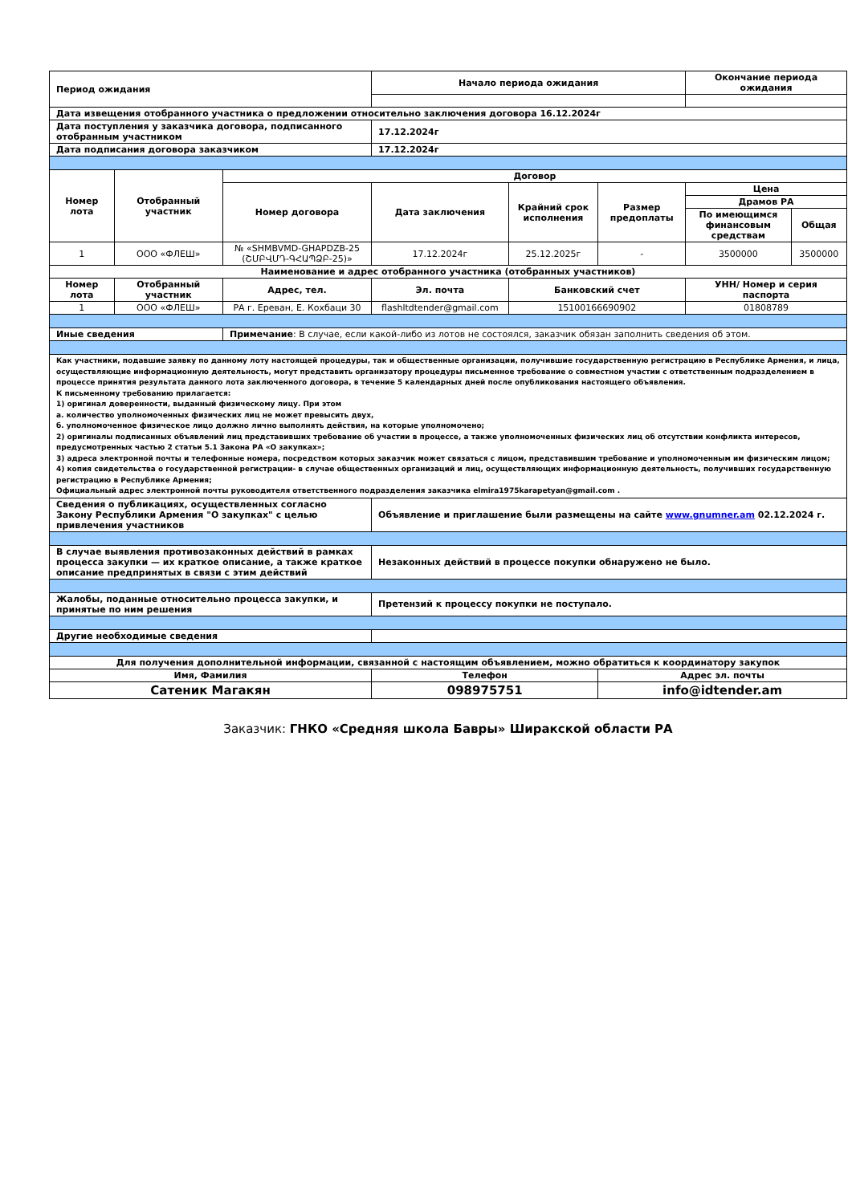| Период ожидания | | | Начало периода ожидания | | | Окончание периода ожидания | |
| Дата извещения отобранного участника о предложении относительно заключения договора 16.12.2024г | | | | | | | |
| Дата поступления у заказчика договора, подписанного отобранным участником | | | 17.12.2024г | | | | |
| Дата подписания договора заказчиком | | | 17.12.2024г | | | | |
| Номер лота | Отобранный участник | Договор | | | | | |
| | | Номер договора | Дата заключения | Крайний срок исполнения | Размер предоплаты | Цена | |
| | | | | | | Драмов РА | |
| | | | | | | По имеющимся финансовым средствам | Общая |
| 1 | ООО «ФЛЕШ» | № «SHMBVMD-GHAPDZB-25 (ՇՄԲՎՄԴ-ԳՀԱՊՁԲ-25)» | 17.12.2024г | 25.12.2025г | - | 3500000 | 3500000 |
| Наименование и адрес отобранного участника (отобранных участников) | | | | | | | |
| Номер лота | Отобранный участник | Адрес, тел. | Эл. почта | Банковский счет | | УНН/ Номер и серия паспорта | |
| 1 | ООО «ФЛЕШ» | РА г. Ереван, Е. Кохбаци 30 | flashltdtender@gmail.com | 15100166690902 | | 01808789 | |
| Иные сведения | | Примечание : В случае, если какой-либо из лотов не состоялся, заказчик обязан заполнить сведения об этом. | | | | | |
| Как участники, подавшие заявку по данному лоту настоящей процедуры, так и общественные организации, получившие государственную регистрацию в Республике Армения, и лица, осуществляющие информационную деятельность, могут представить организатору процедуры письменное требование о совместном участии с ответственным подразделением в процессе принятия результата данного лота заключенного договора, в течение 5 календарных дней после опубликования настоящего объявления. К письменному требованию прилагается: 1) оригинал доверенности, выданный физическому лицу. При этом а. количество уполномоченных физических лиц не может превысить двух, б. уполномоченное физическое лицо должно лично выполнять действия, на которые уполномочено; 2) оригиналы подписанных объявлений лиц представивших требование об участии в процессе, а также уполномоченных физических лиц об отсутствии конфликта интересов, предусмотренных частью 2 статьи 5.1 Закона РА «О закупках»; 3) адреса электронной почты и телефонные номера, посредством которых заказчик может связаться с лицом, представившим требование и уполномоченным им физическим лицом; 4) копия свидетельства о государственной регистрации- в случае общественных организаций и лиц, осуществляющих информационную деятельность, получивших государственную регистрацию в Республике Армения; Официальный адрес электронной почты руководителя ответственного подразделения заказчика elmira1975karapetyan@gmail.com . | | | | | | | |
| Сведения о публикациях, осуществленных согласно Закону Республики Армения "О закупках" с целью привлечения участников | | | Объявление и приглашение были размещены на сайте www.gnumner.am 02.12.2024 г. | | | | |
| В случае выявления противозаконных действий в рамках процесса закупки — их краткое описание, а также краткое описание предпринятых в связи с этим действий | | | Незаконных действий в процессе покупки обнаружено не было. | | | | |
| Жалобы, поданные относительно процесса закупки, и принятые по ним решения | | | Претензий к процессу покупки не поступало. | | | | |
| Другие необходимые сведения | | | | | | | |
| Для получения дополнительной информации, связанной с настоящим объявлением, можно обратиться к координатору закупок | | | | | | | |
| Имя, Фамилия | | | Телефон | | Адрес эл. почты | | |
| Сатеник Магакян | | | 098975751 | | info@idtender.am | | |
Заказчик: ГНКО «Средняя школа Бавры» Ширакской области РА